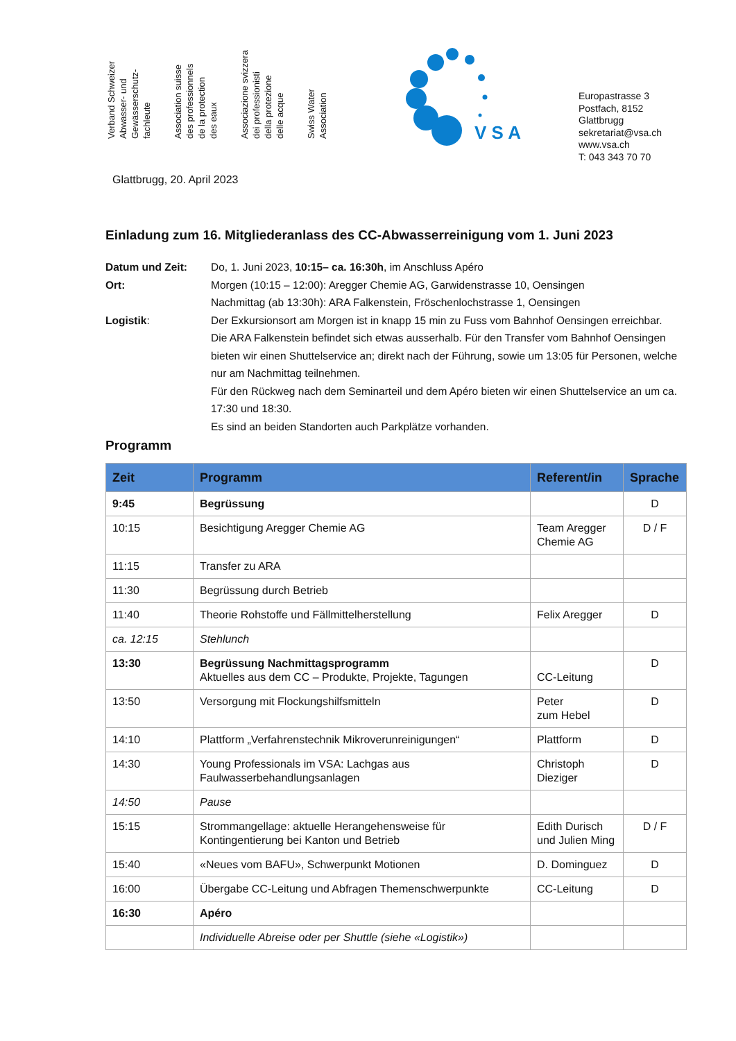Verband Schweizer
Abwasser- und
Gewässerschutz-
fachleute
Association suisse
des professionnels
de la protection
des eaux
Associazione svizzera
dei professionisti
della protezione
delle acque
Swiss Water
Association
V S A
Europastrasse 3
Postfach, 8152 Glattbrugg
sekretariat@vsa.ch
www.vsa.ch
T: 043 343 70 70
Glattbrugg, 20. April 2023
Einladung zum 16. Mitgliederanlass des CC-Abwasserreinigung vom 1. Juni 2023
Datum und Zeit:
Do, 1. Juni 2023, 10:15– ca. 16:30h, im Anschluss Apéro
Ort:
Morgen (10:15 – 12:00): Aregger Chemie AG, Garwidenstrasse 10, Oensingen
Nachmittag (ab 13:30h): ARA Falkenstein, Fröschenlochstrasse 1, Oensingen
Logistik:
Der Exkursionsort am Morgen ist in knapp 15 min zu Fuss vom Bahnhof Oensingen erreichbar.
Die ARA Falkenstein befindet sich etwas ausserhalb. Für den Transfer vom Bahnhof Oensingen bieten wir einen Shuttelservice an; direkt nach der Führung, sowie um 13:05 für Personen, welche nur am Nachmittag teilnehmen.
Für den Rückweg nach dem Seminarteil und dem Apéro bieten wir einen Shuttelservice an um ca. 17:30 und 18:30.
Es sind an beiden Standorten auch Parkplätze vorhanden.
Programm
| Zeit | Programm | Referent/in | Sprache |
| --- | --- | --- | --- |
| 9:45 | Begrüssung | | D |
| 10:15 | Besichtigung Aregger Chemie AG | Team Aregger Chemie AG | D / F |
| 11:15 | Transfer zu ARA | | |
| 11:30 | Begrüssung durch Betrieb | | |
| 11:40 | Theorie Rohstoffe und Fällmittelherstellung | Felix Aregger | D |
| ca. 12:15 | Stehlunch | | |
| 13:30 | Begrüssung Nachmittagsprogramm Aktuelles aus dem CC – Produkte, Projekte, Tagungen | CC-Leitung | D |
| 13:50 | Versorgung mit Flockungshilfsmitteln | Peter zum Hebel | D |
| 14:10 | Plattform „Verfahrenstechnik Mikroverunreinigungen“ | Plattform | D |
| 14:30 | Young Professionals im VSA: Lachgas aus Faulwasserbehandlungsanlagen | Christoph Dieziger | D |
| 14:50 | Pause | | |
| 15:15 | Strommangellage: aktuelle Herangehensweise für Kontingentierung bei Kanton und Betrieb | Edith Durisch und Julien Ming | D / F |
| 15:40 | «Neues vom BAFU», Schwerpunkt Motionen | D. Dominguez | D |
| 16:00 | Übergabe CC-Leitung und Abfragen Themenschwerpunkte | CC-Leitung | D |
| 16:30 | Apéro | | |
| | Individuelle Abreise oder per Shuttle (siehe «Logistik») | | |